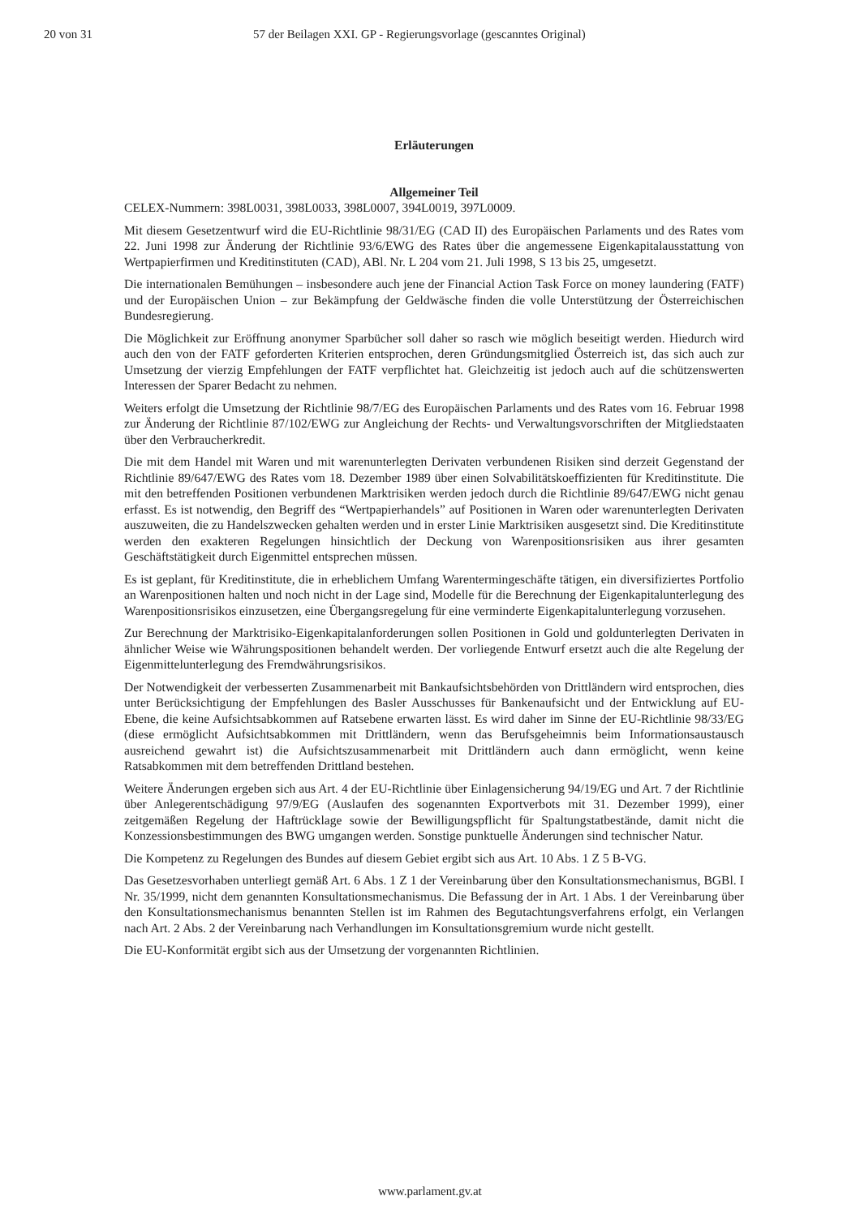20 von 31 57 der Beilagen XXI. GP - Regierungsvorlage (gescanntes Original)
Erläuterungen
Allgemeiner Teil
CELEX-Nummern: 398L0031, 398L0033, 398L0007, 394L0019, 397L0009.
Mit diesem Gesetzentwurf wird die EU-Richtlinie 98/31/EG (CAD II) des Europäischen Parlaments und des Rates vom 22. Juni 1998 zur Änderung der Richtlinie 93/6/EWG des Rates über die angemessene Eigenkapitalausstattung von Wertpapierfirmen und Kreditinstituten (CAD), ABl. Nr. L 204 vom 21. Juli 1998, S 13 bis 25, umgesetzt.
Die internationalen Bemühungen – insbesondere auch jene der Financial Action Task Force on money laundering (FATF) und der Europäischen Union – zur Bekämpfung der Geldwäsche finden die volle Unterstützung der Österreichischen Bundesregierung.
Die Möglichkeit zur Eröffnung anonymer Sparbücher soll daher so rasch wie möglich beseitigt werden. Hiedurch wird auch den von der FATF geforderten Kriterien entsprochen, deren Gründungsmitglied Österreich ist, das sich auch zur Umsetzung der vierzig Empfehlungen der FATF verpflichtet hat. Gleichzeitig ist jedoch auch auf die schützenswerten Interessen der Sparer Bedacht zu nehmen.
Weiters erfolgt die Umsetzung der Richtlinie 98/7/EG des Europäischen Parlaments und des Rates vom 16. Februar 1998 zur Änderung der Richtlinie 87/102/EWG zur Angleichung der Rechts- und Verwaltungsvorschriften der Mitgliedstaaten über den Verbraucherkredit.
Die mit dem Handel mit Waren und mit warenunterlegten Derivaten verbundenen Risiken sind derzeit Gegenstand der Richtlinie 89/647/EWG des Rates vom 18. Dezember 1989 über einen Solvabilitätskoeffizienten für Kreditinstitute. Die mit den betreffenden Positionen verbundenen Marktrisiken werden jedoch durch die Richtlinie 89/647/EWG nicht genau erfasst. Es ist notwendig, den Begriff des “Wertpapierhandels” auf Positionen in Waren oder warenunterlegten Derivaten auszuweiten, die zu Handelszwecken gehalten werden und in erster Linie Marktrisiken ausgesetzt sind. Die Kreditinstitute werden den exakteren Regelungen hinsichtlich der Deckung von Warenpositionsrisiken aus ihrer gesamten Geschäftstätigkeit durch Eigenmittel entsprechen müssen.
Es ist geplant, für Kreditinstitute, die in erheblichem Umfang Warentermingeschäfte tätigen, ein diversifiziertes Portfolio an Warenpositionen halten und noch nicht in der Lage sind, Modelle für die Berechnung der Eigenkapitalunterlegung des Warenpositionsrisikos einzusetzen, eine Übergangsregelung für eine verminderte Eigenkapitalunterlegung vorzusehen.
Zur Berechnung der Marktrisiko-Eigenkapitalanforderungen sollen Positionen in Gold und goldunterlegten Derivaten in ähnlicher Weise wie Währungspositionen behandelt werden. Der vorliegende Entwurf ersetzt auch die alte Regelung der Eigenmittelunterlegung des Fremdwährungsrisikos.
Der Notwendigkeit der verbesserten Zusammenarbeit mit Bankaufsichtsbehörden von Drittländern wird entsprochen, dies unter Berücksichtigung der Empfehlungen des Basler Ausschusses für Bankenaufsicht und der Entwicklung auf EU-Ebene, die keine Aufsichtsabkommen auf Ratsebene erwarten lässt. Es wird daher im Sinne der EU-Richtlinie 98/33/EG (diese ermöglicht Aufsichtsabkommen mit Drittländern, wenn das Berufsgeheimnis beim Informationsaustausch ausreichend gewahrt ist) die Aufsichtszusammenarbeit mit Drittländern auch dann ermöglicht, wenn keine Ratsabkommen mit dem betreffenden Drittland bestehen.
Weitere Änderungen ergeben sich aus Art. 4 der EU-Richtlinie über Einlagensicherung 94/19/EG und Art. 7 der Richtlinie über Anlegerentschädigung 97/9/EG (Auslaufen des sogenannten Exportverbots mit 31. Dezember 1999), einer zeitgemäßen Regelung der Haftrücklage sowie der Bewilligungspflicht für Spaltungstatbestände, damit nicht die Konzessionsbestimmungen des BWG umgangen werden. Sonstige punktuelle Änderungen sind technischer Natur.
Die Kompetenz zu Regelungen des Bundes auf diesem Gebiet ergibt sich aus Art. 10 Abs. 1 Z 5 B-VG.
Das Gesetzesvorhaben unterliegt gemäß Art. 6 Abs. 1 Z 1 der Vereinbarung über den Konsultationsmechanismus, BGBl. I Nr. 35/1999, nicht dem genannten Konsultationsmechanismus. Die Befassung der in Art. 1 Abs. 1 der Vereinbarung über den Konsultationsmechanismus benannten Stellen ist im Rahmen des Begutachtungsverfahrens erfolgt, ein Verlangen nach Art. 2 Abs. 2 der Vereinbarung nach Verhandlungen im Konsultationsgremium wurde nicht gestellt.
Die EU-Konformität ergibt sich aus der Umsetzung der vorgenannten Richtlinien.
www.parlament.gv.at